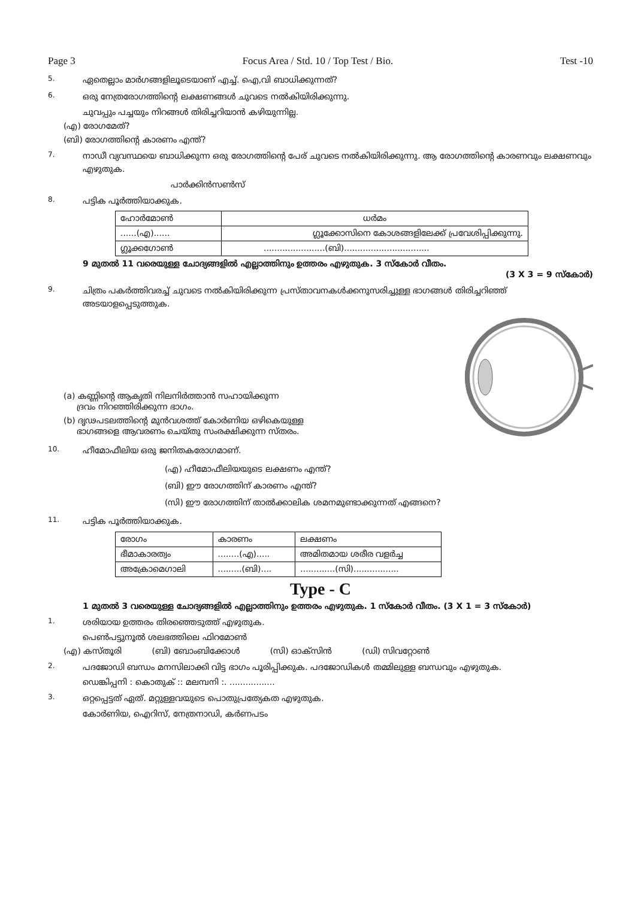Page 3 Focus Area / Std. 10 / Top Test / Bio. Test -10
5. ഏതെല്ലാം മാർഗങ്ങളിലൂടെയാണ് എച്ച്. ഐ,വി ബാധിക്കുന്നത്?
6. ഒരു നേത്രരോഗത്തിന്റെ ലക്ഷണങ്ങൾ ചുവടെ നൽകിയിരിക്കുന്നു.
ചുവപ്പും പച്ചയും നിറങ്ങൾ തിരിച്ചറിയാൻ കഴിയുന്നില്ല.
(എ) രോഗമേത്?
(ബി) രോഗത്തിന്റെ കാരണം എന്ത്?
7. നാഡീ വ്യവസ്ഥയെ ബാധിക്കുന്ന ഒരു രോഗത്തിന്റെ പേര് ചുവടെ നൽകിയിരിക്കുന്നു. ആ രോഗത്തിന്റെ കാരണവും ലക്ഷണവും എഴുതുക.
പാർക്കിൻസൺസ്
8. പട്ടിക പൂർത്തിയാക്കുക.
| ഹോർമോൺ | ധർമം |
| ......(എ)...... | ഗ്ലൂക്കോസിനെ കോശങ്ങളിലേക്ക് പ്രവേശിപ്പിക്കുന്നു. |
| ഗ്ലൂക്കഗോൺ | .......................(ബി)................................ |
9 മുതൽ 11 വരെയുള്ള ചോദ്യങ്ങളിൽ എല്ലാത്തിനും ഉത്തരം എഴുതുക. 3 സ്കോർ വീതം.
(3 X 3 = 9 സ്കോർ)
9. ചിത്രം പകർത്തിവരച്ച് ചുവടെ നൽകിയിരിക്കുന്ന പ്രസ്താവനകൾക്കനുസരിച്ചുള്ള ഭാഗങ്ങൾ തിരിച്ചറിഞ്ഞ് അടയാളപ്പെടുത്തുക.
(a) കണ്ണിന്റെ ആകൃതി നിലനിർത്താൻ സഹായിക്കുന്ന
ദ്രവം നിറഞ്ഞിരിക്കുന്ന ഭാഗം.
(b) ദൃഢപടലത്തിന്റെ മുൻവശത്ത് കോർണിയ ഒഴികെയുള്ള
ഭാഗങ്ങളെ ആവരണം ചെയ്തു സംരക്ഷിക്കുന്ന സ്തരം.
10. ഹീമോഫീലിയ ഒരു ജനിതകരോഗമാണ്.
(എ) ഹീമോഫീലിയയുടെ ലക്ഷണം എന്ത്?
(ബി) ഈ രോഗത്തിന് കാരണം എന്ത്?
(സി) ഈ രോഗത്തിന് താൽക്കാലിക ശമനമുണ്ടാക്കുന്നത് എങ്ങനെ?
11. പട്ടിക പൂർത്തിയാക്കുക.
| രോഗം | കാരണം | ലക്ഷണം |
| ഭീമാകാരത്വം | ........(എ)..... | അമിതമായ ശരീര വളർച്ച |
| അക്രോമെഗാലി | .........(ബി).... | .............(സി)................. |
Type - C
1 മുതൽ 3 വരെയുള്ള ചോദ്യങ്ങളിൽ എല്ലാത്തിനും ഉത്തരം എഴുതുക. 1 സ്കോർ വീതം. (3 X 1 = 3 സ്കോർ)
1. ശരിയായ ഉത്തരം തിരഞ്ഞെടുത്ത് എഴുതുക.
പെൺപട്ടുനൂൽ ശലഭത്തിലെ ഫിറമോൺ
(എ) കസ്തൂരി (ബി) ബോംബിക്കോൾ (സി) ഓക്സിൻ (ഡി) സിവറ്റോൺ
2. പദജോഡി ബന്ധം മനസിലാക്കി വിട്ട ഭാഗം പൂരിപ്പിക്കുക. പദജോഡികൾ തമ്മിലുള്ള ബന്ധവും എഴുതുക.
ഡെങ്കിപ്പനി : കൊതുക് :: മലമ്പനി :. .................
3. ഒറ്റപ്പെട്ടത് ഏത്. മറ്റുള്ളവയുടെ പൊതുപ്രത്യേകത എഴുതുക.
കോർണിയ, ഐറിസ്, നേത്രനാഡി, കർണപടം